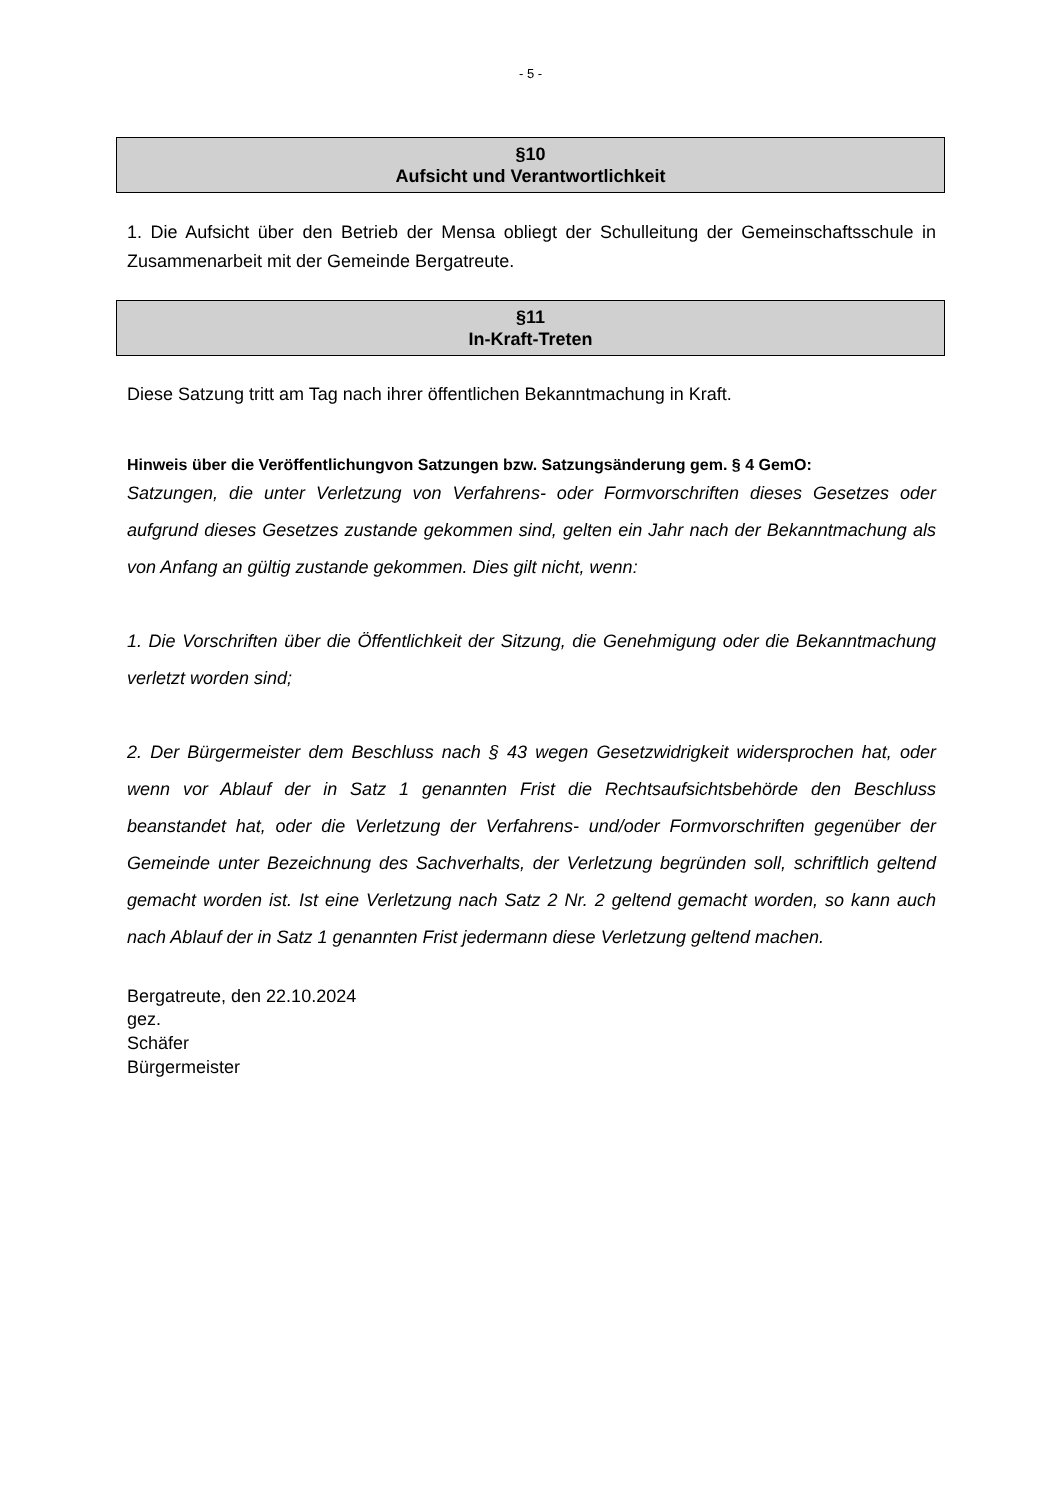- 5 -
§10
Aufsicht und Verantwortlichkeit
1. Die Aufsicht über den Betrieb der Mensa obliegt der Schulleitung der Gemeinschaftsschule in Zusammenarbeit mit der Gemeinde Bergatreute.
§11
In-Kraft-Treten
Diese Satzung tritt am Tag nach ihrer öffentlichen Bekanntmachung in Kraft.
Hinweis über die Veröffentlichungvon Satzungen bzw. Satzungsänderung gem. § 4 GemO:
Satzungen, die unter Verletzung von Verfahrens- oder Formvorschriften dieses Gesetzes oder aufgrund dieses Gesetzes zustande gekommen sind, gelten ein Jahr nach der Bekanntmachung als von Anfang an gültig zustande gekommen. Dies gilt nicht, wenn:
1. Die Vorschriften über die Öffentlichkeit der Sitzung, die Genehmigung oder die Bekanntmachung verletzt worden sind;
2. Der Bürgermeister dem Beschluss nach § 43 wegen Gesetzwidrigkeit widersprochen hat, oder wenn vor Ablauf der in Satz 1 genannten Frist die Rechtsaufsichtsbehörde den Beschluss beanstandet hat, oder die Verletzung der Verfahrens- und/oder Formvorschriften gegenüber der Gemeinde unter Bezeichnung des Sachverhalts, der Verletzung begründen soll, schriftlich geltend gemacht worden ist. Ist eine Verletzung nach Satz 2 Nr. 2 geltend gemacht worden, so kann auch nach Ablauf der in Satz 1 genannten Frist jedermann diese Verletzung geltend machen.
Bergatreute, den 22.10.2024
gez.
Schäfer
Bürgermeister